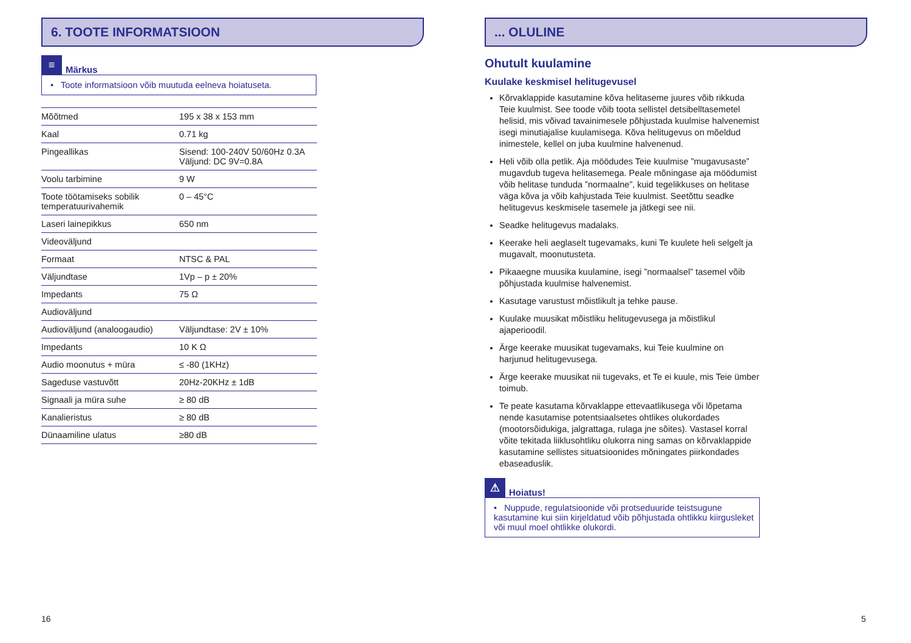6. TOOTE INFORMATSIOON
≡
Märkus
• Toote informatsioon võib muutuda eelneva hoiatuseta.
| Mõõtmed | 195 x 38 x 153 mm |
| Kaal | 0.71 kg |
| Pingeallikas | Sisend: 100-240V 50/60Hz 0.3A Väljund: DC 9V=0.8A |
| Voolu tarbimine | 9 W |
| Toote töötamiseks sobilik temperatuurivahemik | 0 – 45°C |
| Laseri lainepikkus | 650 nm |
| Videoväljund | |
| Formaat | NTSC & PAL |
| Väljundtase | 1Vp – p ± 20% |
| Impedants | 75 Ω |
| Audioväljund | |
| Audioväljund (analoogaudio) | Väljundtase: 2V ± 10% |
| Impedants | 10 K Ω |
| Audio moonutus + müra | ≤ -80 (1KHz) |
| Sageduse vastuvõtt | 20Hz-20KHz ± 1dB |
| Signaali ja müra suhe | ≥ 80 dB |
| Kanalieristus | ≥ 80 dB |
| Dünaamiline ulatus | ≥80 dB |
... OLULINE
Ohutult kuulamine
Kuulake keskmisel helitugevusel
Kõrvaklappide kasutamine kõva helitaseme juures võib rikkuda Teie kuulmist. See toode võib toota sellistel detsibelltasemetel helisid, mis võivad tavainimesele põhjustada kuulmise halvenemist isegi minutiajalise kuulamisega. Kõva helitugevus on mõeldud inimestele, kellel on juba kuulmine halvenenud.
Heli võib olla petlik. Aja möödudes Teie kuulmise ”mugavusaste” mugavdub tugeva helitasemega. Peale mõningase aja möödumist võib helitase tunduda ”normaalne”, kuid tegelikkuses on helitase väga kõva ja võib kahjustada Teie kuulmist. Seetõttu seadke helitugevus keskmisele tasemele ja jätkegi see nii.
Seadke helitugevus madalaks.
Keerake heli aeglaselt tugevamaks, kuni Te kuulete heli selgelt ja mugavalt, moonutusteta.
Pikaaegne muusika kuulamine, isegi ”normaalsel” tasemel võib põhjustada kuulmise halvenemist.
Kasutage varustust mõistlikult ja tehke pause.
Kuulake muusikat mõistliku helitugevusega ja mõistlikul ajaperioodil.
Ärge keerake muusikat tugevamaks, kui Teie kuulmine on harjunud helitugevusega.
Ärge keerake muusikat nii tugevaks, et Te ei kuule, mis Teie ümber toimub.
Te peate kasutama kõrvaklappe ettevaatlikusega või lõpetama nende kasutamise potentsiaalsetes ohtlikes olukordades (mootorsõidukiga, jalgrattaga, rulaga jne sõites). Vastasel korral võite tekitada liiklusohtliku olukorra ning samas on kõrvaklappide kasutamine sellistes situatsioonides mõningates piirkondades ebaseaduslik.
⚠
Hoiatus!
• Nuppude, regulatsioonide või protseduuride teistsugune kasutamine kui siin kirjeldatud võib põhjustada ohtlikku kiirgusleket või muul moel ohtlikke olukordi.
16 5